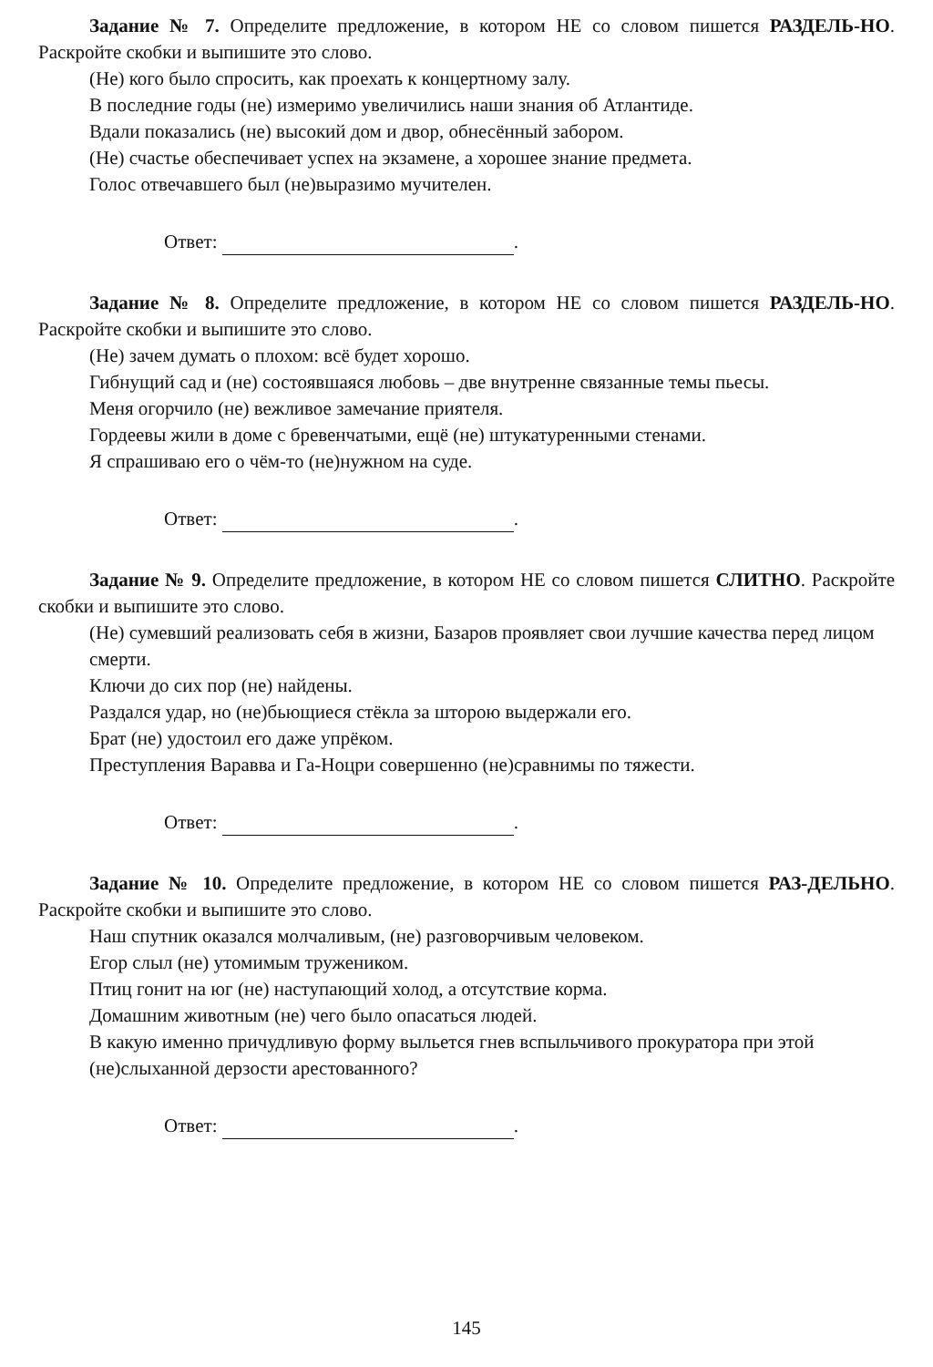Задание № 7. Определите предложение, в котором НЕ со словом пишется РАЗДЕЛЬ-НО. Раскройте скобки и выпишите это слово.
(Не) кого было спросить, как проехать к концертному залу.
В последние годы (не) измеримо увеличились наши знания об Атлантиде.
Вдали показались (не) высокий дом и двор, обнесённый забором.
(Не) счастье обеспечивает успех на экзамене, а хорошее знание предмета.
Голос отвечавшего был (не)выразимо мучителен.
Ответ: .
Задание № 8. Определите предложение, в котором НЕ со словом пишется РАЗДЕЛЬ-НО. Раскройте скобки и выпишите это слово.
(Не) зачем думать о плохом: всё будет хорошо.
Гибнущий сад и (не) состоявшаяся любовь – две внутренне связанные темы пьесы.
Меня огорчило (не) вежливое замечание приятеля.
Гордеевы жили в доме с бревенчатыми, ещё (не) штукатуренными стенами.
Я спрашиваю его о чём-то (не)нужном на суде.
Ответ: .
Задание № 9. Определите предложение, в котором НЕ со словом пишется СЛИТНО. Раскройте скобки и выпишите это слово.
(Не) сумевший реализовать себя в жизни, Базаров проявляет свои лучшие качества перед лицом смерти.
Ключи до сих пор (не) найдены.
Раздался удар, но (не)бьющиеся стёкла за шторою выдержали его.
Брат (не) удостоил его даже упрёком.
Преступления Варавва и Га-Ноцри совершенно (не)сравнимы по тяжести.
Ответ: .
Задание № 10. Определите предложение, в котором НЕ со словом пишется РАЗ-ДЕЛЬНО. Раскройте скобки и выпишите это слово.
Наш спутник оказался молчаливым, (не) разговорчивым человеком.
Егор слыл (не) утомимым тружеником.
Птиц гонит на юг (не) наступающий холод, а отсутствие корма.
Домашним животным (не) чего было опасаться людей.
В какую именно причудливую форму выльется гнев вспыльчивого прокуратора при этой (не)слыханной дерзости арестованного?
Ответ: .
145